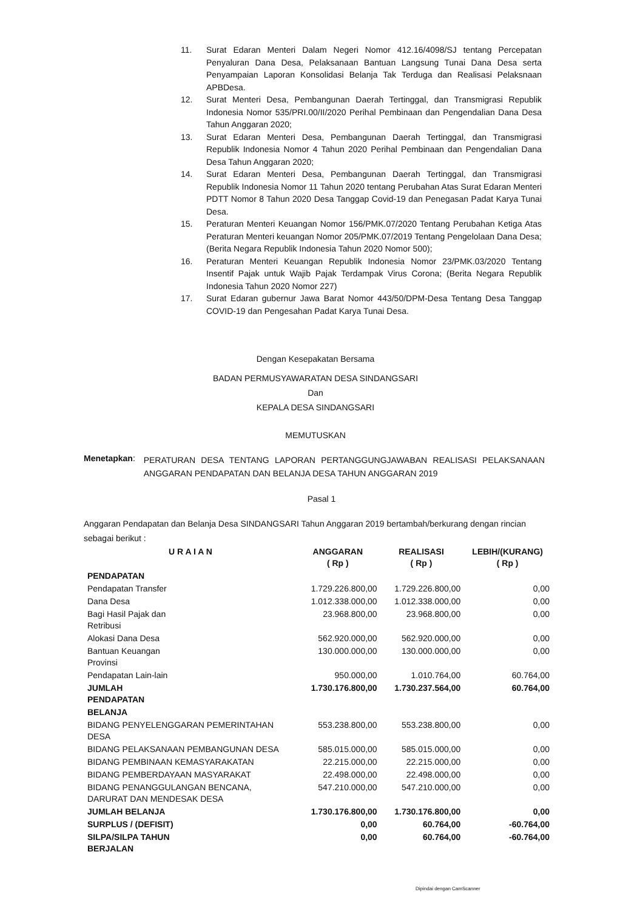11. Surat Edaran Menteri Dalam Negeri Nomor 412.16/4098/SJ tentang Percepatan Penyaluran Dana Desa, Pelaksanaan Bantuan Langsung Tunai Dana Desa serta Penyampaian Laporan Konsolidasi Belanja Tak Terduga dan Realisasi Pelaksnaan APBDesa.
12. Surat Menteri Desa, Pembangunan Daerah Tertinggal, dan Transmigrasi Republik Indonesia Nomor 535/PRI.00/II/2020 Perihal Pembinaan dan Pengendalian Dana Desa Tahun Anggaran 2020;
13. Surat Edaran Menteri Desa, Pembangunan Daerah Tertinggal, dan Transmigrasi Republik Indonesia Nomor 4 Tahun 2020 Perihal Pembinaan dan Pengendalian Dana Desa Tahun Anggaran 2020;
14. Surat Edaran Menteri Desa, Pembangunan Daerah Tertinggal, dan Transmigrasi Republik Indonesia Nomor 11 Tahun 2020 tentang Perubahan Atas Surat Edaran Menteri PDTT Nomor 8 Tahun 2020 Desa Tanggap Covid-19 dan Penegasan Padat Karya Tunai Desa.
15. Peraturan Menteri Keuangan Nomor 156/PMK.07/2020 Tentang Perubahan Ketiga Atas Peraturan Menteri keuangan Nomor 205/PMK.07/2019 Tentang Pengelolaan Dana Desa; (Berita Negara Republik Indonesia Tahun 2020 Nomor 500);
16. Peraturan Menteri Keuangan Republik Indonesia Nomor 23/PMK.03/2020 Tentang Insentif Pajak untuk Wajib Pajak Terdampak Virus Corona; (Berita Negara Republik Indonesia Tahun 2020 Nomor 227)
17. Surat Edaran gubernur Jawa Barat Nomor 443/50/DPM-Desa Tentang Desa Tanggap COVID-19 dan Pengesahan Padat Karya Tunai Desa.
Dengan Kesepakatan Bersama
BADAN PERMUSYAWARATAN DESA SINDANGSARI
Dan
KEPALA DESA SINDANGSARI
MEMUTUSKAN
Menetapkan: PERATURAN DESA TENTANG LAPORAN PERTANGGUNGJAWABAN REALISASI PELAKSANAAN ANGGARAN PENDAPATAN DAN BELANJA DESA TAHUN ANGGARAN 2019
Pasal 1
Anggaran Pendapatan dan Belanja Desa SINDANGSARI Tahun Anggaran 2019 bertambah/berkurang dengan rincian sebagai berikut :
| U R A I A N | ANGGARAN ( Rp ) | REALISASI ( Rp ) | LEBIH/(KURANG) ( Rp ) |
| --- | --- | --- | --- |
| PENDAPATAN | | | |
| Pendapatan Transfer | 1.729.226.800,00 | 1.729.226.800,00 | 0,00 |
| Dana Desa | 1.012.338.000,00 | 1.012.338.000,00 | 0,00 |
| Bagi Hasil Pajak dan Retribusi | 23.968.800,00 | 23.968.800,00 | 0,00 |
| Alokasi Dana Desa | 562.920.000,00 | 562.920.000,00 | 0,00 |
| Bantuan Keuangan Provinsi | 130.000.000,00 | 130.000.000,00 | 0,00 |
| Pendapatan Lain-lain | 950.000,00 | 1.010.764,00 | 60.764,00 |
| JUMLAH PENDAPATAN | 1.730.176.800,00 | 1.730.237.564,00 | 60.764,00 |
| BELANJA | | | |
| BIDANG PENYELENGGARAN PEMERINTAHAN DESA | 553.238.800,00 | 553.238.800,00 | 0,00 |
| BIDANG PELAKSANAAN PEMBANGUNAN DESA | 585.015.000,00 | 585.015.000,00 | 0,00 |
| BIDANG PEMBINAAN KEMASYARAKATAN | 22.215.000,00 | 22.215.000,00 | 0,00 |
| BIDANG PEMBERDAYAAN MASYARAKAT | 22.498.000,00 | 22.498.000,00 | 0,00 |
| BIDANG PENANGGULANGAN BENCANA, DARURAT DAN MENDESAK DESA | 547.210.000,00 | 547.210.000,00 | 0,00 |
| JUMLAH BELANJA | 1.730.176.800,00 | 1.730.176.800,00 | 0,00 |
| SURPLUS / (DEFISIT) | 0,00 | 60.764,00 | -60.764,00 |
| SILPA/SILPA TAHUN BERJALAN | 0,00 | 60.764,00 | -60.764,00 |
Dipindai dengan CamScanner